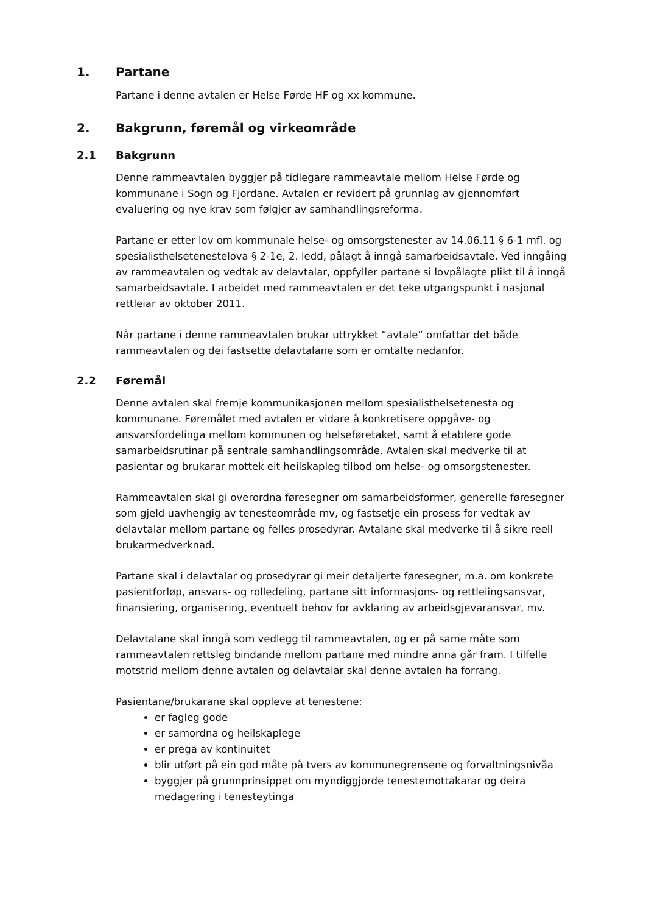1. Partane
Partane i denne avtalen er Helse Førde HF og xx kommune.
2. Bakgrunn, føremål og virkeområde
2.1 Bakgrunn
Denne rammeavtalen byggjer på tidlegare rammeavtale mellom Helse Førde og kommunane i Sogn og Fjordane. Avtalen er revidert på grunnlag av gjennomført evaluering og nye krav som følgjer av samhandlingsreforma.
Partane er etter lov om kommunale helse- og omsorgstenester av 14.06.11 § 6-1 mfl. og spesialisthelsetenestelova § 2-1e, 2. ledd, pålagt å inngå samarbeidsavtale. Ved inngåing av rammeavtalen og vedtak av delavtalar, oppfyller partane si lovpålagte plikt til å inngå samarbeidsavtale. I arbeidet med rammeavtalen er det teke utgangspunkt i nasjonal rettleiar av oktober 2011.
Når partane i denne rammeavtalen brukar uttrykket “avtale” omfattar det både rammeavtalen og dei fastsette delavtalane som er omtalte nedanfor.
2.2 Føremål
Denne avtalen skal fremje kommunikasjonen mellom spesialisthelsetenesta og kommunane. Føremålet med avtalen er vidare å konkretisere oppgåve- og ansvarsfordelinga mellom kommunen og helseføretaket, samt å etablere gode samarbeidsrutinar på sentrale samhandlingsområde. Avtalen skal medverke til at pasientar og brukarar mottek eit heilskapleg tilbod om helse- og omsorgstenester.
Rammeavtalen skal gi overordna føresegner om samarbeidsformer, generelle føresegner som gjeld uavhengig av tenesteområde mv, og fastsetje ein prosess for vedtak av delavtalar mellom partane og felles prosedyrar. Avtalane skal medverke til å sikre reell brukarmedverknad.
Partane skal i delavtalar og prosedyrar gi meir detaljerte føresegner, m.a. om konkrete pasientforløp, ansvars- og rolledeling, partane sitt informasjons- og rettleiingsansvar, finansiering, organisering, eventuelt behov for avklaring av arbeidsgjevaransvar, mv.
Delavtalane skal inngå som vedlegg til rammeavtalen, og er på same måte som rammeavtalen rettsleg bindande mellom partane med mindre anna går fram. I tilfelle motstrid mellom denne avtalen og delavtalar skal denne avtalen ha forrang.
Pasientane/brukarane skal oppleve at tenestene:
er fagleg gode
er samordna og heilskaplege
er prega av kontinuitet
blir utført på ein god måte på tvers av kommunegrensene og forvaltningsnivåa
byggjer på grunnprinsippet om myndiggjorde tenestemottakarar og deira medagering i tenesteytinga